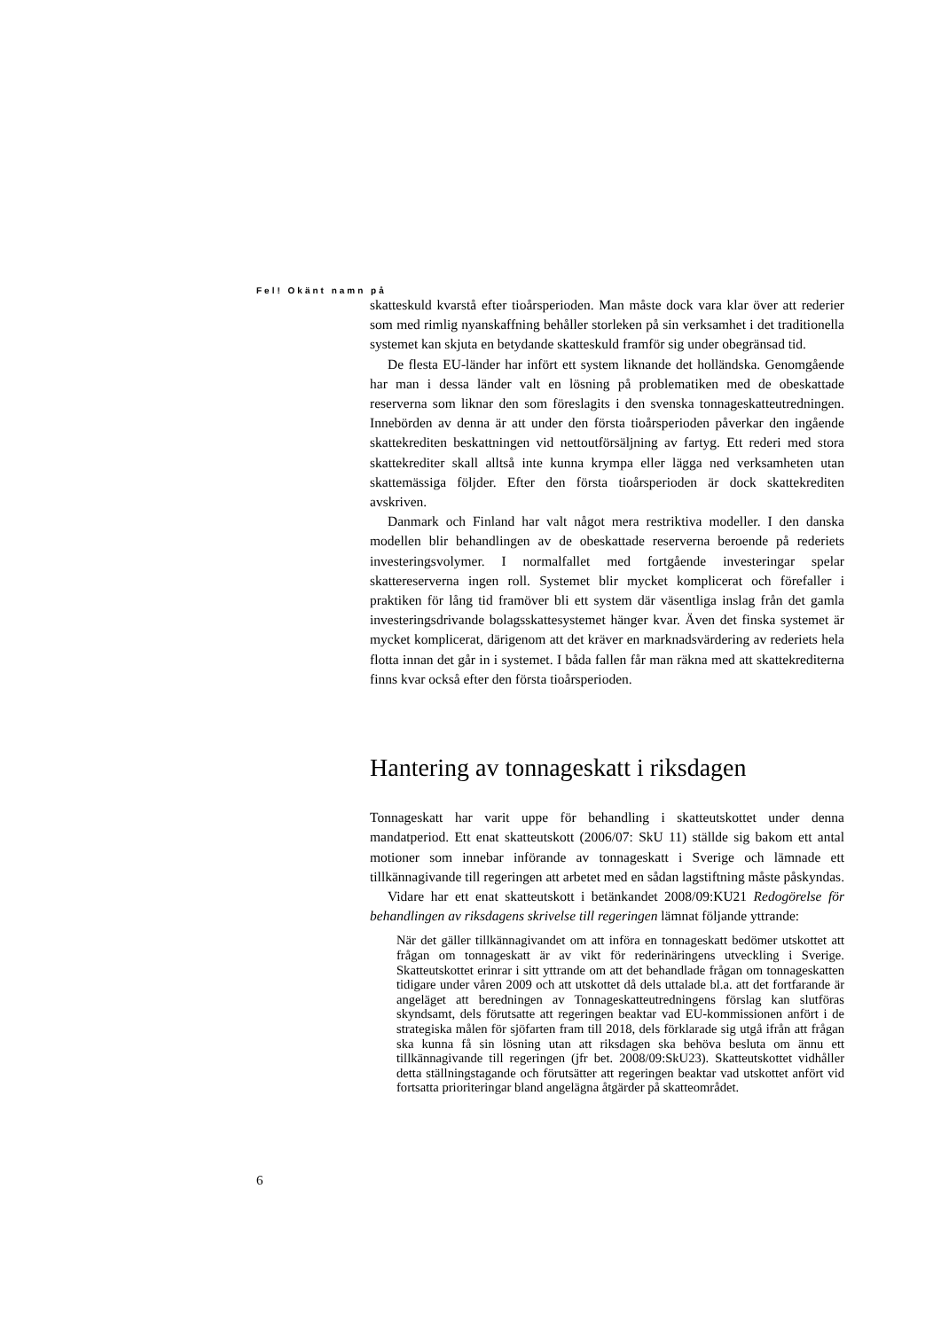Fel! Okänt namn på
skatteskuld kvarstå efter tioårsperioden. Man måste dock vara klar över att rederier som med rimlig nyanskaffning behåller storleken på sin verksamhet i det traditionella systemet kan skjuta en betydande skatteskuld framför sig under obegränsad tid.
De flesta EU-länder har infört ett system liknande det holländska. Genomgående har man i dessa länder valt en lösning på problematiken med de obeskattade reserverna som liknar den som föreslagits i den svenska tonnageskatteutredningen. Innebörden av denna är att under den första tioårsperioden påverkar den ingående skattekrediten beskattningen vid nettoutförsäljning av fartyg. Ett rederi med stora skattekrediter skall alltså inte kunna krympa eller lägga ned verksamheten utan skattemässiga följder. Efter den första tioårsperioden är dock skattekrediten avskriven.
Danmark och Finland har valt något mera restriktiva modeller. I den danska modellen blir behandlingen av de obeskattade reserverna beroende på rederiets investeringsvolymer. I normalfallet med fortgående investeringar spelar skattereserverna ingen roll. Systemet blir mycket komplicerat och förefaller i praktiken för lång tid framöver bli ett system där väsentliga inslag från det gamla investeringsdrivande bolagsskattesystemet hänger kvar. Även det finska systemet är mycket komplicerat, därigenom att det kräver en marknadsvärdering av rederiets hela flotta innan det går in i systemet. I båda fallen får man räkna med att skattekrediterna finns kvar också efter den första tioårsperioden.
Hantering av tonnageskatt i riksdagen
Tonnageskatt har varit uppe för behandling i skatteutskottet under denna mandatperiod. Ett enat skatteutskott (2006/07: SkU 11) ställde sig bakom ett antal motioner som innebar införande av tonnageskatt i Sverige och lämnade ett tillkännagivande till regeringen att arbetet med en sådan lagstiftning måste påskyndas.
Vidare har ett enat skatteutskott i betänkandet 2008/09:KU21 Redogörelse för behandlingen av riksdagens skrivelse till regeringen lämnat följande yttrande:
När det gäller tillkännagivandet om att införa en tonnageskatt bedömer utskottet att frågan om tonnageskatt är av vikt för rederinäringens utveckling i Sverige. Skatteutskottet erinrar i sitt yttrande om att det behandlade frågan om tonnageskatten tidigare under våren 2009 och att utskottet då dels uttalade bl.a. att det fortfarande är angeläget att beredningen av Tonnageskatteutredningens förslag kan slutföras skyndsamt, dels förutsatte att regeringen beaktar vad EU-kommissionen anfört i de strategiska målen för sjöfarten fram till 2018, dels förklarade sig utgå ifrån att frågan ska kunna få sin lösning utan att riksdagen ska behöva besluta om ännu ett tillkännagivande till regeringen (jfr bet. 2008/09:SkU23). Skatteutskottet vidhåller detta ställningstagande och förutsätter att regeringen beaktar vad utskottet anfört vid fortsatta prioriteringar bland angelägna åtgärder på skatteområdet.
6